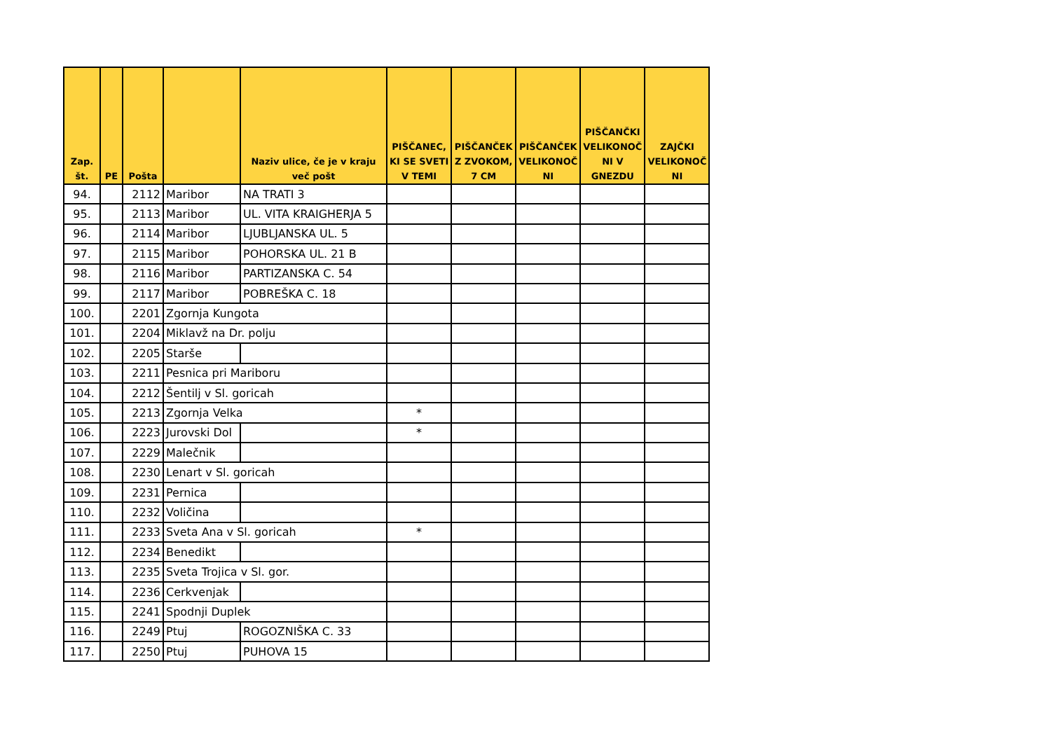| Zap. št. | PE | Pošta | | Naziv ulice, če je v kraju več pošt | PIŠČANEC, KI SE SVETI V TEMI | PIŠČANČEK Z ZVOKOM, 7 CM | PIŠČANČEK VELIKONOČ NI | PIŠČANČKI VELIKONOČ NI V GNEZDU | ZAJČKI VELIKONOČ NI |
| --- | --- | --- | --- | --- | --- | --- | --- | --- | --- |
| 94. | | 2112 | Maribor | NA TRATI 3 | | | | | |
| 95. | | 2113 | Maribor | UL. VITA KRAIGHERJA 5 | | | | | |
| 96. | | 2114 | Maribor | LJUBLJANSKA UL. 5 | | | | | |
| 97. | | 2115 | Maribor | POHORSKA UL. 21 B | | | | | |
| 98. | | 2116 | Maribor | PARTIZANSKA C. 54 | | | | | |
| 99. | | 2117 | Maribor | POBREŠKA C. 18 | | | | | |
| 100. | | 2201 | Zgornja Kungota | | | | | | |
| 101. | | 2204 | Miklavž na Dr. polju | | | | | | |
| 102. | | 2205 | Starše | | | | | | |
| 103. | | 2211 | Pesnica pri Mariboru | | | | | | |
| 104. | | 2212 | Šentilj v Sl. goricah | | | | | | |
| 105. | | 2213 | Zgornja Velka | | * | | | | |
| 106. | | 2223 | Jurovski Dol | | * | | | | |
| 107. | | 2229 | Malečnik | | | | | | |
| 108. | | 2230 | Lenart v Sl. goricah | | | | | | |
| 109. | | 2231 | Pernica | | | | | | |
| 110. | | 2232 | Voličina | | | | | | |
| 111. | | 2233 | Sveta Ana v Sl. goricah | | * | | | | |
| 112. | | 2234 | Benedikt | | | | | | |
| 113. | | 2235 | Sveta Trojica v Sl. gor. | | | | | | |
| 114. | | 2236 | Cerkvenjak | | | | | | |
| 115. | | 2241 | Spodnji Duplek | | | | | | |
| 116. | | 2249 | Ptuj | ROGOZNIŠKA C. 33 | | | | | |
| 117. | | 2250 | Ptuj | PUHOVA 15 | | | | | |